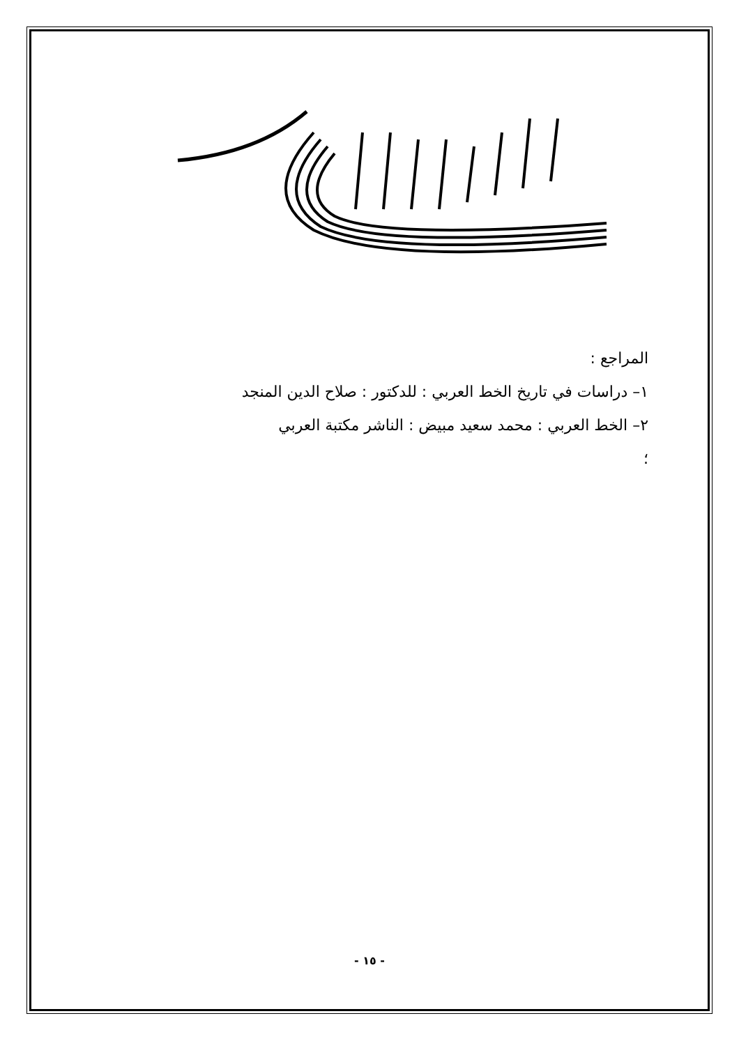المراجع :
١– دراسات في تاريخ الخط العربي : للدكتور : صلاح الدين المنجد
٢– الخط العربي : محمد سعيد مبيض : الناشر مكتبة العربي
؛
- ١٥ -